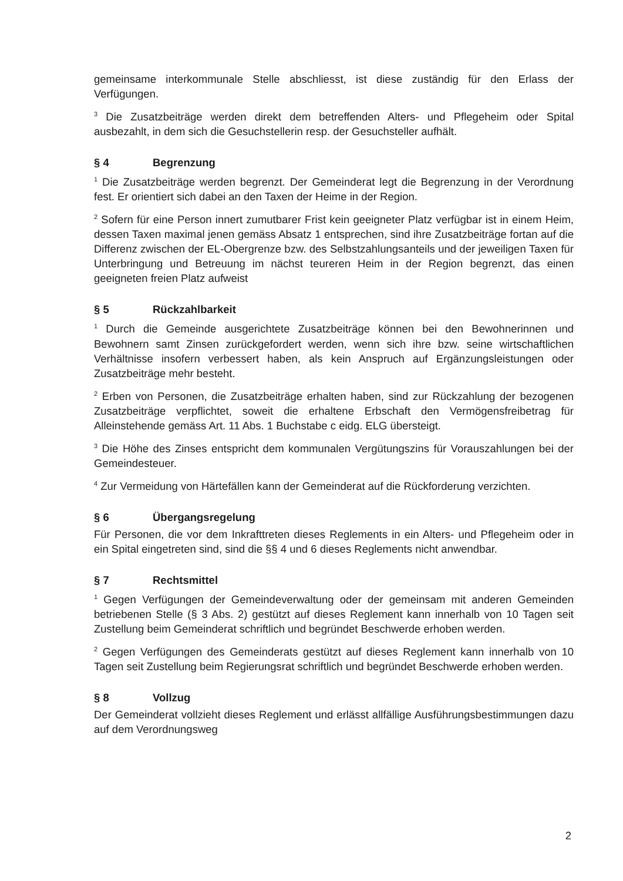gemeinsame interkommunale Stelle abschliesst, ist diese zuständig für den Erlass der Verfügungen.
<sup>3</sup> Die Zusatzbeiträge werden direkt dem betreffenden Alters- und Pflegeheim oder Spital ausbezahlt, in dem sich die Gesuchstellerin resp. der Gesuchsteller aufhält.
§ 4 Begrenzung
<sup>1</sup> Die Zusatzbeiträge werden begrenzt. Der Gemeinderat legt die Begrenzung in der Verordnung fest. Er orientiert sich dabei an den Taxen der Heime in der Region.
<sup>2</sup> Sofern für eine Person innert zumutbarer Frist kein geeigneter Platz verfügbar ist in einem Heim, dessen Taxen maximal jenen gemäss Absatz 1 entsprechen, sind ihre Zusatzbeiträge fortan auf die Differenz zwischen der EL-Obergrenze bzw. des Selbstzahlungsanteils und der jeweiligen Taxen für Unterbringung und Betreuung im nächst teureren Heim in der Region begrenzt, das einen geeigneten freien Platz aufweist
§ 5 Rückzahlbarkeit
<sup>1</sup> Durch die Gemeinde ausgerichtete Zusatzbeiträge können bei den Bewohnerinnen und Bewohnern samt Zinsen zurückgefordert werden, wenn sich ihre bzw. seine wirtschaftlichen Verhältnisse insofern verbessert haben, als kein Anspruch auf Ergänzungsleistungen oder Zusatzbeiträge mehr besteht.
<sup>2</sup> Erben von Personen, die Zusatzbeiträge erhalten haben, sind zur Rückzahlung der bezogenen Zusatzbeiträge verpflichtet, soweit die erhaltene Erbschaft den Vermögensfreibetrag für Alleinstehende gemäss Art. 11 Abs. 1 Buchstabe c eidg. ELG übersteigt.
<sup>3</sup> Die Höhe des Zinses entspricht dem kommunalen Vergütungszins für Vorauszahlungen bei der Gemeindesteuer.
<sup>4</sup> Zur Vermeidung von Härtefällen kann der Gemeinderat auf die Rückforderung verzichten.
§ 6 Übergangsregelung
Für Personen, die vor dem Inkrafttreten dieses Reglements in ein Alters- und Pflegeheim oder in ein Spital eingetreten sind, sind die §§ 4 und 6 dieses Reglements nicht anwendbar.
§ 7 Rechtsmittel
<sup>1</sup> Gegen Verfügungen der Gemeindeverwaltung oder der gemeinsam mit anderen Gemeinden betriebenen Stelle (§ 3 Abs. 2) gestützt auf dieses Reglement kann innerhalb von 10 Tagen seit Zustellung beim Gemeinderat schriftlich und begründet Beschwerde erhoben werden.
<sup>2</sup> Gegen Verfügungen des Gemeinderats gestützt auf dieses Reglement kann innerhalb von 10 Tagen seit Zustellung beim Regierungsrat schriftlich und begründet Beschwerde erhoben werden.
§ 8 Vollzug
Der Gemeinderat vollzieht dieses Reglement und erlässt allfällige Ausführungsbestimmungen dazu auf dem Verordnungsweg
2